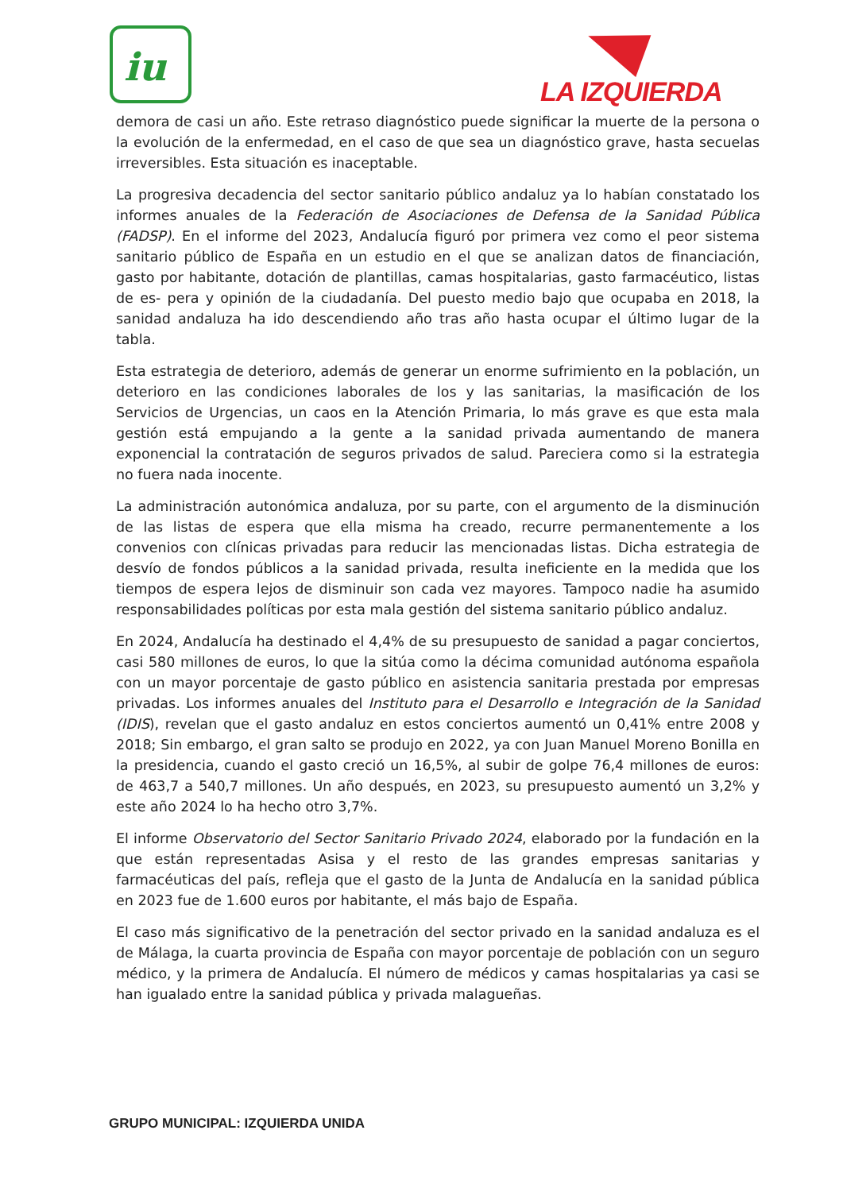iu
LA IZQUIERDA
demora de casi un año. Este retraso diagnóstico puede significar la muerte de la persona o la evolución de la enfermedad, en el caso de que sea un diagnóstico grave, hasta secuelas irreversibles. Esta situación es inaceptable.
La progresiva decadencia del sector sanitario público andaluz ya lo habían constatado los informes anuales de la Federación de Asociaciones de Defensa de la Sanidad Pública (FADSP). En el informe del 2023, Andalucía figuró por primera vez como el peor sistema sanitario público de España en un estudio en el que se analizan datos de financiación, gasto por habitante, dotación de plantillas, camas hospitalarias, gasto farmacéutico, listas de es- pera y opinión de la ciudadanía. Del puesto medio bajo que ocupaba en 2018, la sanidad andaluza ha ido descendiendo año tras año hasta ocupar el último lugar de la tabla.
Esta estrategia de deterioro, además de generar un enorme sufrimiento en la población, un deterioro en las condiciones laborales de los y las sanitarias, la masificación de los Servicios de Urgencias, un caos en la Atención Primaria, lo más grave es que esta mala gestión está empujando a la gente a la sanidad privada aumentando de manera exponencial la contratación de seguros privados de salud. Pareciera como si la estrategia no fuera nada inocente.
La administración autonómica andaluza, por su parte, con el argumento de la disminución de las listas de espera que ella misma ha creado, recurre permanentemente a los convenios con clínicas privadas para reducir las mencionadas listas. Dicha estrategia de desvío de fondos públicos a la sanidad privada, resulta ineficiente en la medida que los tiempos de espera lejos de disminuir son cada vez mayores. Tampoco nadie ha asumido responsabilidades políticas por esta mala gestión del sistema sanitario público andaluz.
En 2024, Andalucía ha destinado el 4,4% de su presupuesto de sanidad a pagar conciertos, casi 580 millones de euros, lo que la sitúa como la décima comunidad autónoma española con un mayor porcentaje de gasto público en asistencia sanitaria prestada por empresas privadas. Los informes anuales del Instituto para el Desarrollo e Integración de la Sanidad (IDIS), revelan que el gasto andaluz en estos conciertos aumentó un 0,41% entre 2008 y 2018; Sin embargo, el gran salto se produjo en 2022, ya con Juan Manuel Moreno Bonilla en la presidencia, cuando el gasto creció un 16,5%, al subir de golpe 76,4 millones de euros: de 463,7 a 540,7 millones. Un año después, en 2023, su presupuesto aumentó un 3,2% y este año 2024 lo ha hecho otro 3,7%.
El informe Observatorio del Sector Sanitario Privado 2024, elaborado por la fundación en la que están representadas Asisa y el resto de las grandes empresas sanitarias y farmacéuticas del país, refleja que el gasto de la Junta de Andalucía en la sanidad pública en 2023 fue de 1.600 euros por habitante, el más bajo de España.
El caso más significativo de la penetración del sector privado en la sanidad andaluza es el de Málaga, la cuarta provincia de España con mayor porcentaje de población con un seguro médico, y la primera de Andalucía. El número de médicos y camas hospitalarias ya casi se han igualado entre la sanidad pública y privada malagueñas.
GRUPO MUNICIPAL: IZQUIERDA UNIDA